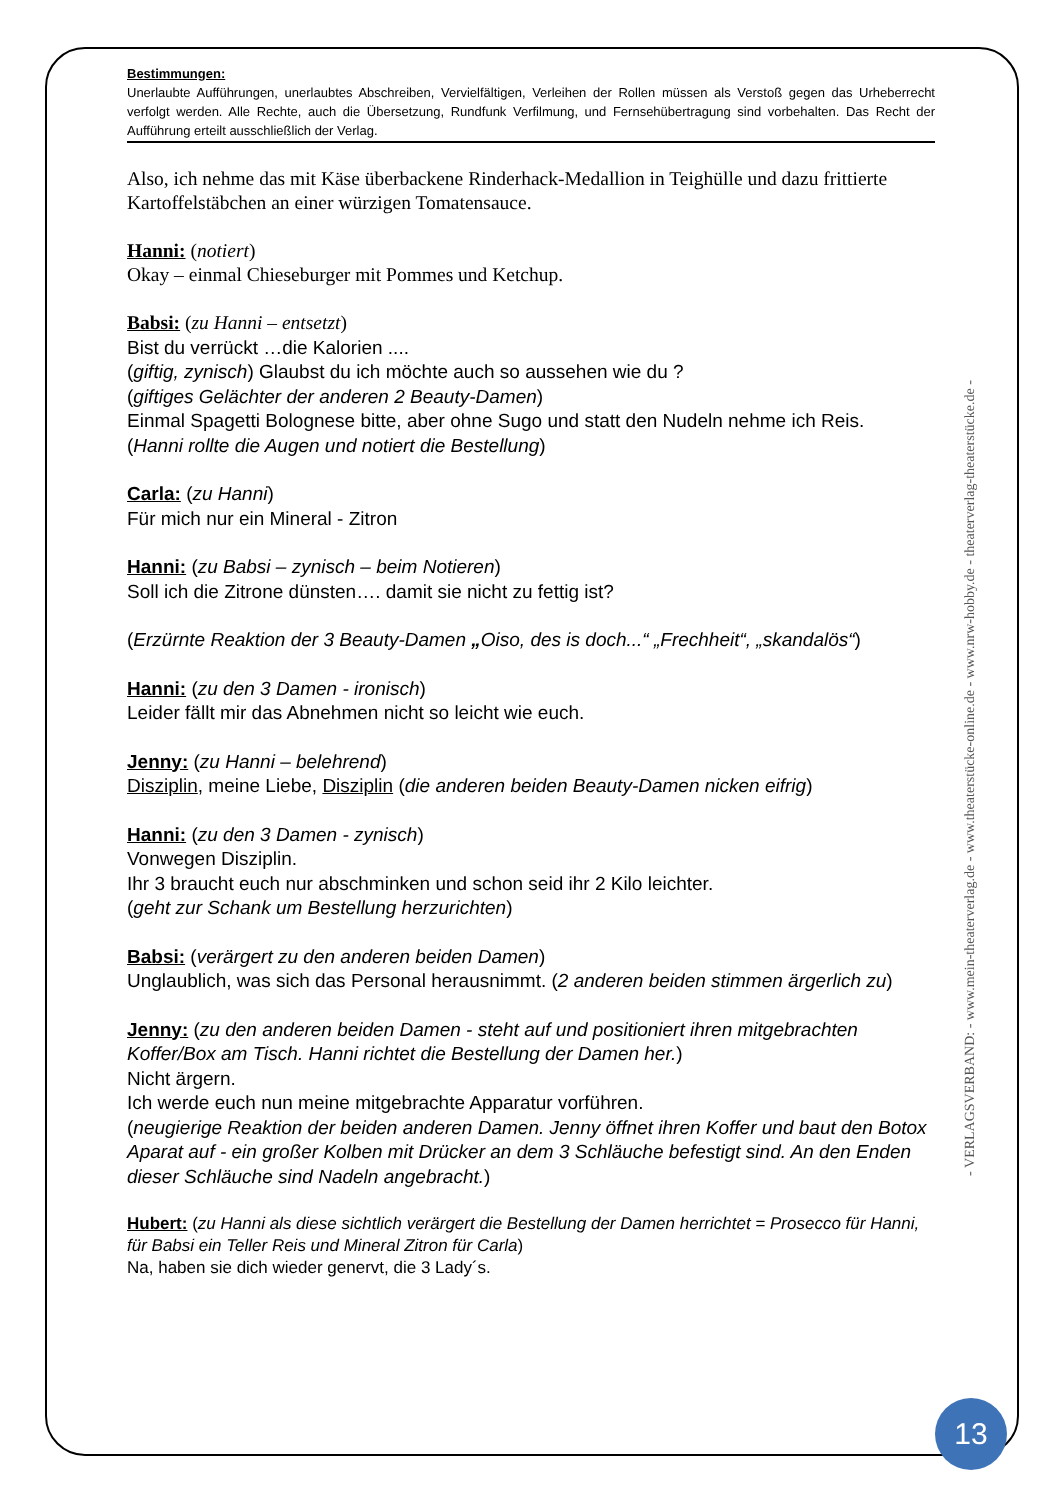Bestimmungen:
Unerlaubte Aufführungen, unerlaubtes Abschreiben, Vervielfältigen, Verleihen der Rollen müssen als Verstoß gegen das Urheberrecht verfolgt werden. Alle Rechte, auch die Übersetzung, Rundfunk Verfilmung, und Fernsehübertragung sind vorbehalten. Das Recht der Aufführung erteilt ausschließlich der Verlag.
Also, ich nehme das mit Käse überbackene Rinderhack-Medallion in Teighülle und dazu frittierte Kartoffelstäbchen an einer würzigen Tomatensauce.
Hanni: (notiert)
Okay – einmal Chieseburger mit Pommes und Ketchup.
Babsi: (zu Hanni – entsetzt)
Bist du verrückt …die Kalorien ....
(giftig, zynisch) Glaubst du ich möchte auch so aussehen wie du ?
(giftiges Gelächter der anderen 2 Beauty-Damen)
Einmal Spagetti Bolognese bitte, aber ohne Sugo und statt den Nudeln nehme ich Reis.
(Hanni rollte die Augen und notiert die Bestellung)
Carla: (zu Hanni)
Für mich nur ein Mineral - Zitron
Hanni: (zu Babsi – zynisch – beim Notieren)
Soll ich die Zitrone dünsten…. damit sie nicht zu fettig ist?
(Erzürnte Reaktion der 3 Beauty-Damen „Oiso, des is doch...“ „Frechheit“, „skandalös“)
Hanni: (zu den 3 Damen - ironisch)
Leider fällt mir das Abnehmen nicht so leicht wie euch.
Jenny: (zu Hanni – belehrend)
Disziplin, meine Liebe, Disziplin (die anderen beiden Beauty-Damen nicken eifrig)
Hanni: (zu den 3 Damen - zynisch)
Vonwegen Disziplin.
Ihr 3 braucht euch nur abschminken und schon seid ihr 2 Kilo leichter.
(geht zur Schank um Bestellung herzurichten)
Babsi: (verärgert zu den anderen beiden Damen)
Unglaublich, was sich das Personal herausnimmt. (2 anderen beiden stimmen ärgerlich zu)
Jenny: (zu den anderen beiden Damen - steht auf und positioniert ihren mitgebrachten Koffer/Box am Tisch. Hanni richtet die Bestellung der Damen her.)
Nicht ärgern.
Ich werde euch nun meine mitgebrachte Apparatur vorführen.
(neugierige Reaktion der beiden anderen Damen. Jenny öffnet ihren Koffer und baut den Botox Aparat auf - ein großer Kolben mit Drücker an dem 3 Schläuche befestigt sind. An den Enden dieser Schläuche sind Nadeln angebracht.)
Hubert: (zu Hanni als diese sichtlich verärgert die Bestellung der Damen herrichtet = Prosecco für Hanni, für Babsi ein Teller Reis und Mineral Zitron für Carla)
Na, haben sie dich wieder genervt, die 3 Lady´s.
- VERLAGSVERBAND: - www.mein-theaterverlag.de - www.theaterstücke-online.de - www.nrw-hobby.de - theaterverlag-theaterstücke.de -
13